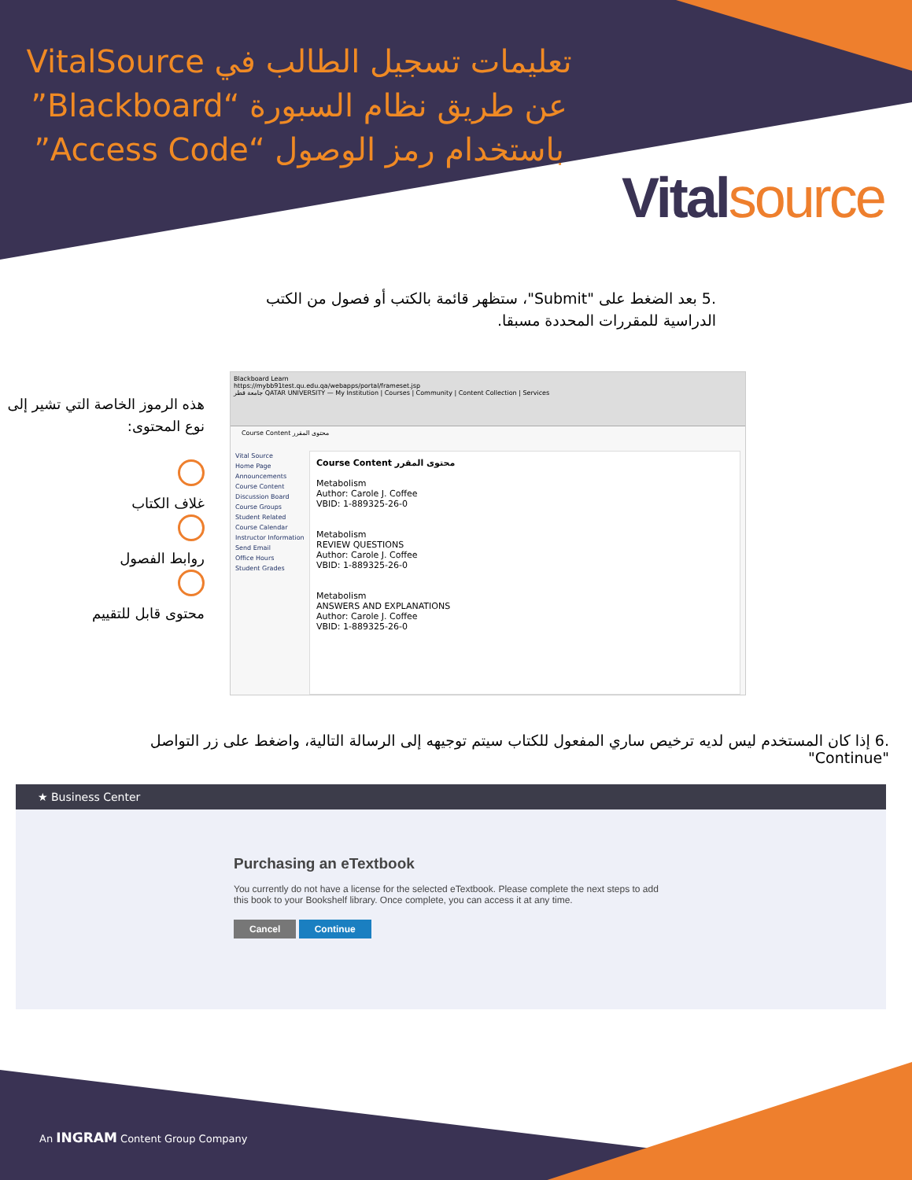تعليمات تسجيل الطالب في VitalSource عن طريق نظام السبورة “Blackboard” باستخدام رمز الوصول “Access Code”
Vitalsource
.5 بعد الضغط على "Submit"، ستظهر قائمة بالكتب أو فصول من الكتب الدراسية للمقررات المحددة مسبقا.
هذه الرموز الخاصة التي تشير إلى نوع المحتوى:
غلاف الكتاب
روابط الفصول
محتوى قابل للتقييم
Blackboard Learn
https://mybb91test.qu.edu.qa/webapps/portal/frameset.jsp
جامعة قطر QATAR UNIVERSITY — My Institution | Courses | Community | Content Collection | Services
Course Content محتوى المقرر
Vital Source
Home Page
Announcements
Course Content
Discussion Board
Course Groups
Student Related
Course Calendar
Instructor Information
Send Email
Office Hours
Student Grades
Course Content محتوى المقرر
Metabolism
Author: Carole J. Coffee
VBID: 1-889325-26-0
Metabolism
REVIEW QUESTIONS
Author: Carole J. Coffee
VBID: 1-889325-26-0
Metabolism
ANSWERS AND EXPLANATIONS
Author: Carole J. Coffee
VBID: 1-889325-26-0
.6 إذا كان المستخدم ليس لديه ترخيص ساري المفعول للكتاب سيتم توجيهه إلى الرسالة التالية، واضغط على زر التواصل "Continue"
★ Business Center
Purchasing an eTextbook
You currently do not have a license for the selected eTextbook. Please complete the next steps to add this book to your Bookshelf library. Once complete, you can access it at any time.
Cancel Continue
An INGRAM Content Group Company